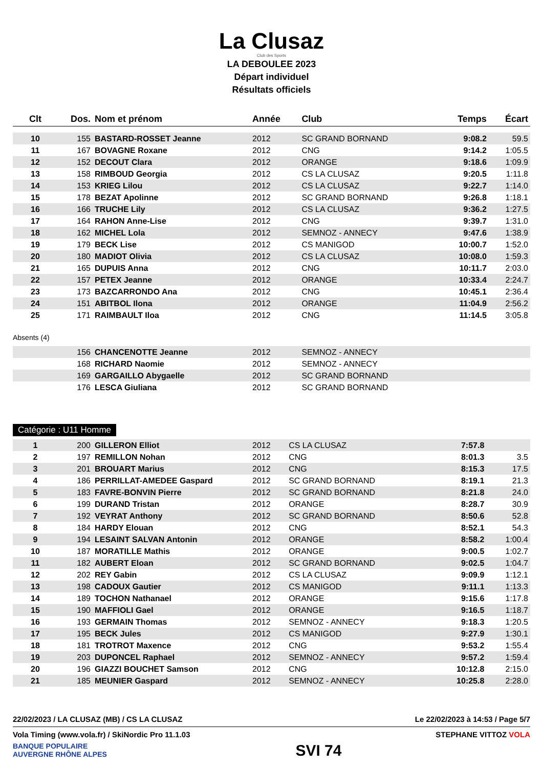La Clusaz
Club des Sports
LA DEBOULEE 2023
Départ individuel
Résultats officiels
| Clt | Dos. | Nom et prénom | Année | Club | Temps | Écart |
| --- | --- | --- | --- | --- | --- | --- |
| 10 | 155 | BASTARD-ROSSET Jeanne | 2012 | SC GRAND BORNAND | 9:08.2 | 59.5 |
| 11 | 167 | BOVAGNE Roxane | 2012 | CNG | 9:14.2 | 1:05.5 |
| 12 | 152 | DECOUT Clara | 2012 | ORANGE | 9:18.6 | 1:09.9 |
| 13 | 158 | RIMBOUD Georgia | 2012 | CS LA CLUSAZ | 9:20.5 | 1:11.8 |
| 14 | 153 | KRIEG Lilou | 2012 | CS LA CLUSAZ | 9:22.7 | 1:14.0 |
| 15 | 178 | BEZAT Apolinne | 2012 | SC GRAND BORNAND | 9:26.8 | 1:18.1 |
| 16 | 166 | TRUCHE Lily | 2012 | CS LA CLUSAZ | 9:36.2 | 1:27.5 |
| 17 | 164 | RAHON Anne-Lise | 2012 | CNG | 9:39.7 | 1:31.0 |
| 18 | 162 | MICHEL Lola | 2012 | SEMNOZ - ANNECY | 9:47.6 | 1:38.9 |
| 19 | 179 | BECK Lise | 2012 | CS MANIGOD | 10:00.7 | 1:52.0 |
| 20 | 180 | MADIOT Olivia | 2012 | CS LA CLUSAZ | 10:08.0 | 1:59.3 |
| 21 | 165 | DUPUIS Anna | 2012 | CNG | 10:11.7 | 2:03.0 |
| 22 | 157 | PETEX Jeanne | 2012 | ORANGE | 10:33.4 | 2:24.7 |
| 23 | 173 | BAZCARRONDO Ana | 2012 | CNG | 10:45.1 | 2:36.4 |
| 24 | 151 | ABITBOL Ilona | 2012 | ORANGE | 11:04.9 | 2:56.2 |
| 25 | 171 | RAIMBAULT Iloa | 2012 | CNG | 11:14.5 | 3:05.8 |
| Absents (4) | | | | | | |
| | 156 | CHANCENOTTE Jeanne | 2012 | SEMNOZ - ANNECY | | |
| | 168 | RICHARD Naomie | 2012 | SEMNOZ - ANNECY | | |
| | 169 | GARGAILLO Abygaelle | 2012 | SC GRAND BORNAND | | |
| | 176 | LESCA Giuliana | 2012 | SC GRAND BORNAND | | |
Catégorie : U11 Homme
| 1 | 200 | GILLERON Elliot | 2012 | CS LA CLUSAZ | 7:57.8 | |
| 2 | 197 | REMILLON Nohan | 2012 | CNG | 8:01.3 | 3.5 |
| 3 | 201 | BROUART Marius | 2012 | CNG | 8:15.3 | 17.5 |
| 4 | 186 | PERRILLAT-AMEDEE Gaspard | 2012 | SC GRAND BORNAND | 8:19.1 | 21.3 |
| 5 | 183 | FAVRE-BONVIN Pierre | 2012 | SC GRAND BORNAND | 8:21.8 | 24.0 |
| 6 | 199 | DURAND Tristan | 2012 | ORANGE | 8:28.7 | 30.9 |
| 7 | 192 | VEYRAT Anthony | 2012 | SC GRAND BORNAND | 8:50.6 | 52.8 |
| 8 | 184 | HARDY Elouan | 2012 | CNG | 8:52.1 | 54.3 |
| 9 | 194 | LESAINT SALVAN Antonin | 2012 | ORANGE | 8:58.2 | 1:00.4 |
| 10 | 187 | MORATILLE Mathis | 2012 | ORANGE | 9:00.5 | 1:02.7 |
| 11 | 182 | AUBERT Eloan | 2012 | SC GRAND BORNAND | 9:02.5 | 1:04.7 |
| 12 | 202 | REY Gabin | 2012 | CS LA CLUSAZ | 9:09.9 | 1:12.1 |
| 13 | 198 | CADOUX Gautier | 2012 | CS MANIGOD | 9:11.1 | 1:13.3 |
| 14 | 189 | TOCHON Nathanael | 2012 | ORANGE | 9:15.6 | 1:17.8 |
| 15 | 190 | MAFFIOLI Gael | 2012 | ORANGE | 9:16.5 | 1:18.7 |
| 16 | 193 | GERMAIN Thomas | 2012 | SEMNOZ - ANNECY | 9:18.3 | 1:20.5 |
| 17 | 195 | BECK Jules | 2012 | CS MANIGOD | 9:27.9 | 1:30.1 |
| 18 | 181 | TROTROT Maxence | 2012 | CNG | 9:53.2 | 1:55.4 |
| 19 | 203 | DUPONCEL Raphael | 2012 | SEMNOZ - ANNECY | 9:57.2 | 1:59.4 |
| 20 | 196 | GIAZZI BOUCHET Samson | 2012 | CNG | 10:12.8 | 2:15.0 |
| 21 | 185 | MEUNIER Gaspard | 2012 | SEMNOZ - ANNECY | 10:25.8 | 2:28.0 |
22/02/2023 / LA CLUSAZ (MB) / CS LA CLUSAZ Le 22/02/2023 à 14:53 / Page 5/7
Vola Timing (www.vola.fr) / SkiNordic Pro 11.1.03 STEPHANE VITTOZ VOLA
BANQUE POPULAIRE
AUVERGNE RHÔNE ALPES SVI 74